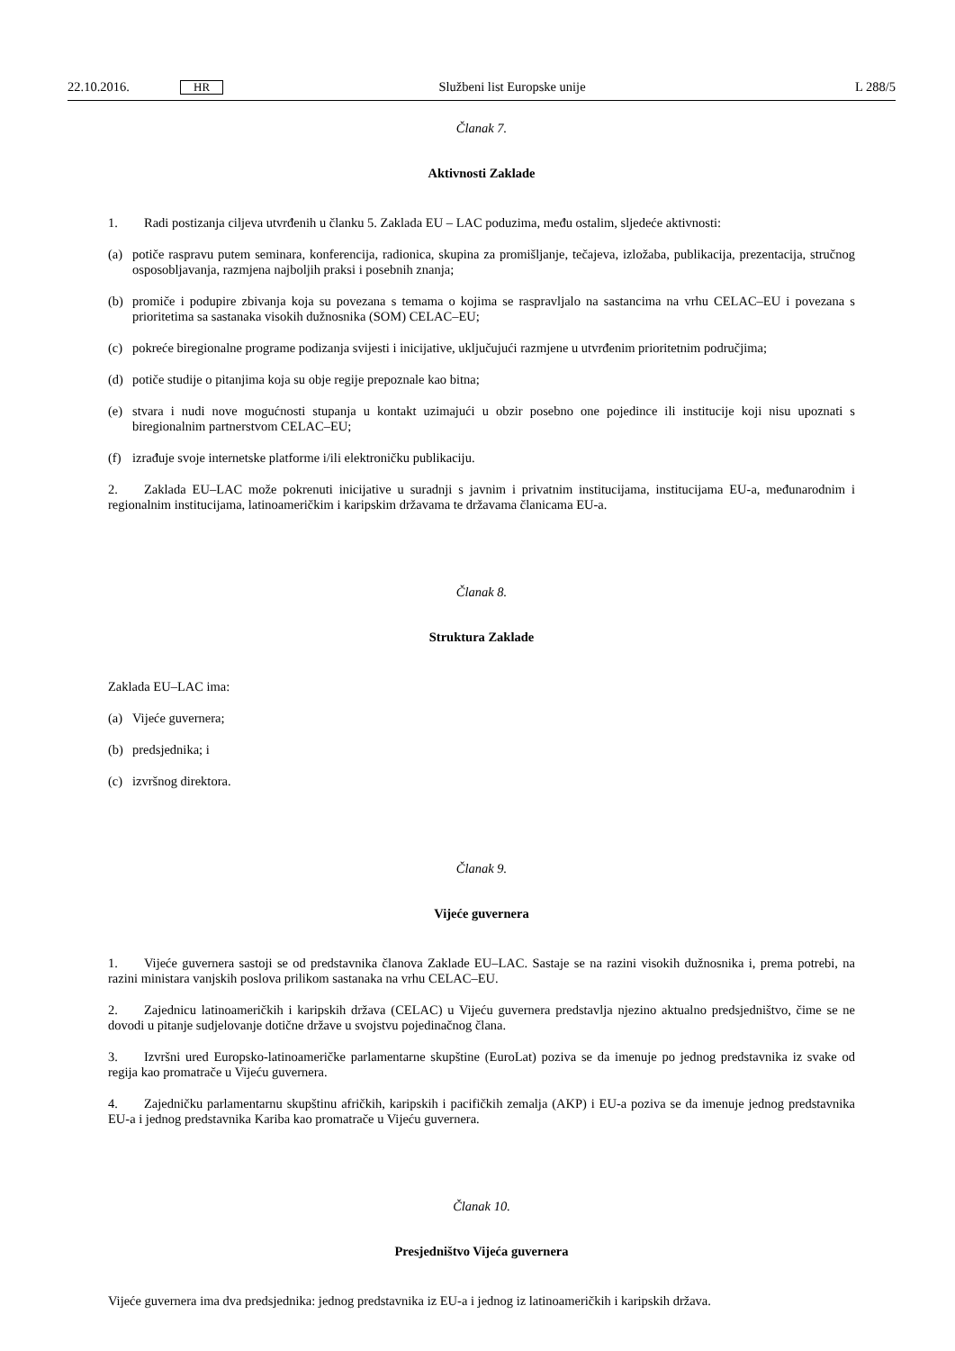22.10.2016. HR Službeni list Europske unije L 288/5
Članak 7.
Aktivnosti Zaklade
1. Radi postizanja ciljeva utvrđenih u članku 5. Zaklada EU – LAC poduzima, među ostalim, sljedeće aktivnosti:
(a) potiče raspravu putem seminara, konferencija, radionica, skupina za promišljanje, tečajeva, izložaba, publikacija, prezentacija, stručnog osposobljavanja, razmjena najboljih praksi i posebnih znanja;
(b) promiče i podupire zbivanja koja su povezana s temama o kojima se raspravljalo na sastancima na vrhu CELAC–EU i povezana s prioritetima sa sastanaka visokih dužnosnika (SOM) CELAC–EU;
(c) pokreće biregionalne programe podizanja svijesti i inicijative, uključujući razmjene u utvrđenim prioritetnim područjima;
(d) potiče studije o pitanjima koja su obje regije prepoznale kao bitna;
(e) stvara i nudi nove mogućnosti stupanja u kontakt uzimajući u obzir posebno one pojedince ili institucije koji nisu upoznati s biregionalnim partnerstvom CELAC–EU;
(f) izrađuje svoje internetske platforme i/ili elektroničku publikaciju.
2. Zaklada EU–LAC može pokrenuti inicijative u suradnji s javnim i privatnim institucijama, institucijama EU-a, međunarodnim i regionalnim institucijama, latinoameričkim i karipskim državama te državama članicama EU-a.
Članak 8.
Struktura Zaklade
Zaklada EU–LAC ima:
(a) Vijeće guvernera;
(b) predsjednika; i
(c) izvršnog direktora.
Članak 9.
Vijeće guvernera
1. Vijeće guvernera sastoji se od predstavnika članova Zaklade EU–LAC. Sastaje se na razini visokih dužnosnika i, prema potrebi, na razini ministara vanjskih poslova prilikom sastanaka na vrhu CELAC–EU.
2. Zajednicu latinoameričkih i karipskih država (CELAC) u Vijeću guvernera predstavlja njezino aktualno predsjedništvo, čime se ne dovodi u pitanje sudjelovanje dotične države u svojstvu pojedinačnog člana.
3. Izvršni ured Europsko-latinoameričke parlamentarne skupštine (EuroLat) poziva se da imenuje po jednog predstavnika iz svake od regija kao promatrače u Vijeću guvernera.
4. Zajedničku parlamentarnu skupštinu afričkih, karipskih i pacifičkih zemalja (AKP) i EU-a poziva se da imenuje jednog predstavnika EU-a i jednog predstavnika Kariba kao promatrače u Vijeću guvernera.
Članak 10.
Presjedništvo Vijeća guvernera
Vijeće guvernera ima dva predsjednika: jednog predstavnika iz EU-a i jednog iz latinoameričkih i karipskih država.